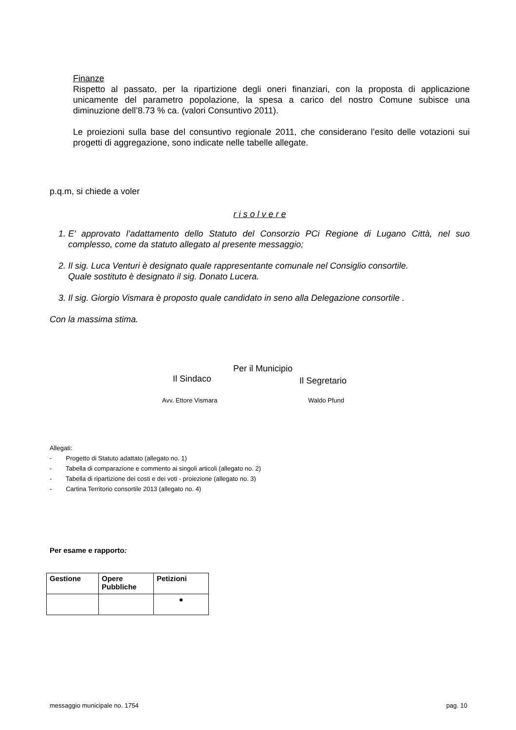Finanze
Rispetto al passato, per la ripartizione degli oneri finanziari, con la proposta di applicazione unicamente del parametro popolazione, la spesa a carico del nostro Comune subisce una diminuzione dell’8.73 % ca. (valori Consuntivo 2011).
Le proiezioni sulla base del consuntivo regionale 2011, che considerano l’esito delle votazioni sui progetti di aggregazione, sono indicate nelle tabelle allegate.
p.q.m, si chiede a voler
r i s o l v e r e
1. E’ approvato l’adattamento dello Statuto del Consorzio PCi Regione di Lugano Città, nel suo complesso, come da statuto allegato al presente messaggio;
2. Il sig. Luca Venturi è designato quale rappresentante comunale nel Consiglio consortile.
Quale sostituto è designato il sig. Donato Lucera.
3. Il sig. Giorgio Vismara è proposto quale candidato in seno alla Delegazione consortile .
Con la massima stima.
Per il Municipio
Il Sindaco
Il Segretario
Avv. Ettore Vismara Waldo Pfund
Allegati:
- Progetto di Statuto adattato (allegato no. 1)
- Tabella di comparazione e commento ai singoli articoli (allegato no. 2)
- Tabella di ripartizione dei costi e dei voti - proiezione (allegato no. 3)
- Cartina Territorio consortile 2013 (allegato no. 4)
Per esame e rapporto:
| Gestione | Opere Pubbliche | Petizioni |
| --- | --- | --- |
| | | ● |
messaggio municipale no. 1754 pag. 10